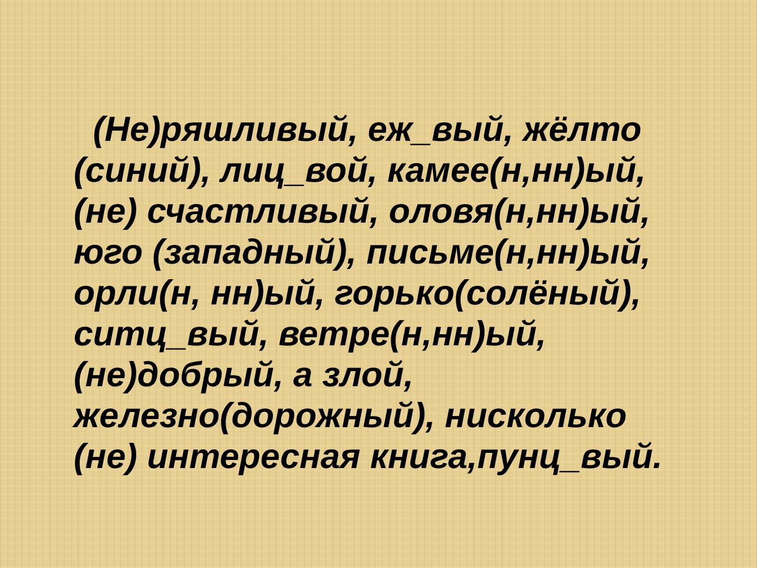(Не)ряшливый, еж_вый, жёлто (синий), лиц_вой, камее(н,нн)ый, (не) счастливый, оловя(н,нн)ый, юго (западный), письме(н,нн)ый, орли(н, нн)ый, горько(солёный), ситц_вый, ветре(н,нн)ый, (не)добрый, а злой, железно(дорожный), нисколько (не) интересная книга,пунц_вый.